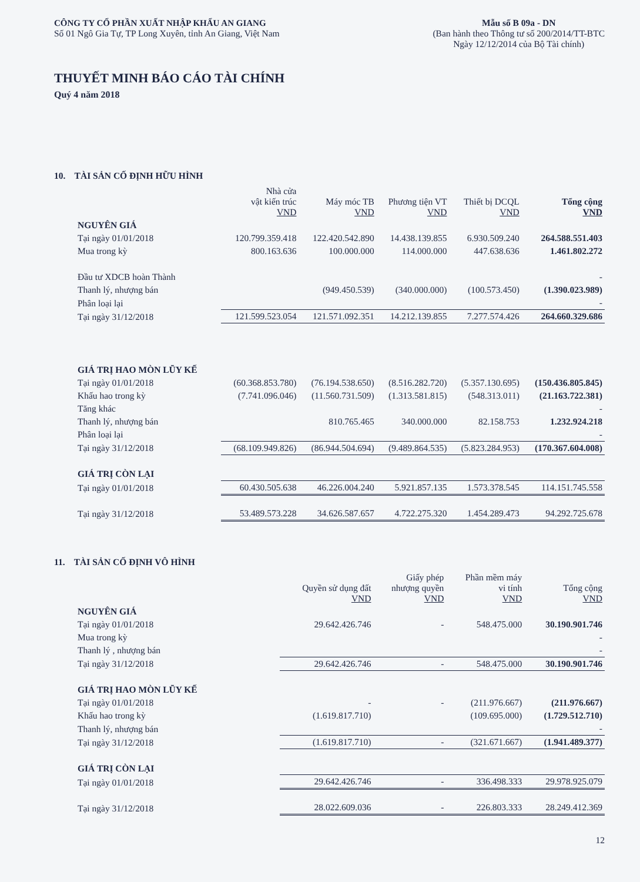CÔNG TY CỔ PHẦN XUẤT NHẬP KHẨU AN GIANG
Số 01 Ngô Gia Tự, TP Long Xuyên, tỉnh An Giang, Việt Nam
Mẫu số B 09a - DN
(Ban hành theo Thông tư số 200/2014/TT-BTC
Ngày 12/12/2014 của Bộ Tài chính)
THUYẾT MINH BÁO CÁO TÀI CHÍNH
Quý 4 năm 2018
10. TÀI SẢN CỐ ĐỊNH HỮU HÌNH
| | Nhà cửa vật kiến trúc VND | Máy móc TB VND | Phương tiện VT VND | Thiết bị DCQL VND | Tổng cộng VND |
| --- | --- | --- | --- | --- | --- |
| NGUYÊN GIÁ | | | | | |
| Tại ngày 01/01/2018 | 120.799.359.418 | 122.420.542.890 | 14.438.139.855 | 6.930.509.240 | 264.588.551.403 |
| Mua trong kỳ | 800.163.636 | 100.000.000 | 114.000.000 | 447.638.636 | 1.461.802.272 |
| Đầu tư XDCB hoàn Thành | | | | | - |
| Thanh lý, nhượng bán | | (949.450.539) | (340.000.000) | (100.573.450) | (1.390.023.989) |
| Phân loại lại | | | | | - |
| Tại ngày 31/12/2018 | 121.599.523.054 | 121.571.092.351 | 14.212.139.855 | 7.277.574.426 | 264.660.329.686 |
| GIÁ TRỊ HAO MÒN LŨY KẾ | | | | | |
| Tại ngày 01/01/2018 | (60.368.853.780) | (76.194.538.650) | (8.516.282.720) | (5.357.130.695) | (150.436.805.845) |
| Khấu hao trong kỳ | (7.741.096.046) | (11.560.731.509) | (1.313.581.815) | (548.313.011) | (21.163.722.381) |
| Tăng khác | | | | | - |
| Thanh lý, nhượng bán | | 810.765.465 | 340.000.000 | 82.158.753 | 1.232.924.218 |
| Phân loại lại | | | | | - |
| Tại ngày 31/12/2018 | (68.109.949.826) | (86.944.504.694) | (9.489.864.535) | (5.823.284.953) | (170.367.604.008) |
| GIÁ TRỊ CÒN LẠI | | | | | |
| Tại ngày 01/01/2018 | 60.430.505.638 | 46.226.004.240 | 5.921.857.135 | 1.573.378.545 | 114.151.745.558 |
| Tại ngày 31/12/2018 | 53.489.573.228 | 34.626.587.657 | 4.722.275.320 | 1.454.289.473 | 94.292.725.678 |
11. TÀI SẢN CỐ ĐỊNH VÔ HÌNH
| | Quyền sử dụng đất VND | Giấy phép nhượng quyền VND | Phần mềm máy vi tính VND | Tổng cộng VND |
| --- | --- | --- | --- | --- |
| NGUYÊN GIÁ | | | | |
| Tại ngày 01/01/2018 | 29.642.426.746 | - | 548.475.000 | 30.190.901.746 |
| Mua trong kỳ | | | | - |
| Thanh lý , nhượng bán | | | | - |
| Tại ngày 31/12/2018 | 29.642.426.746 | - | 548.475.000 | 30.190.901.746 |
| GIÁ TRỊ HAO MÒN LŨY KẾ | | | | |
| Tại ngày 01/01/2018 | - | - | (211.976.667) | (211.976.667) |
| Khấu hao trong kỳ | (1.619.817.710) | | (109.695.000) | (1.729.512.710) |
| Thanh lý, nhượng bán | | | | - |
| Tại ngày 31/12/2018 | (1.619.817.710) | - | (321.671.667) | (1.941.489.377) |
| GIÁ TRỊ CÒN LẠI | | | | |
| Tại ngày 01/01/2018 | 29.642.426.746 | - | 336.498.333 | 29.978.925.079 |
| Tại ngày 31/12/2018 | 28.022.609.036 | - | 226.803.333 | 28.249.412.369 |
12